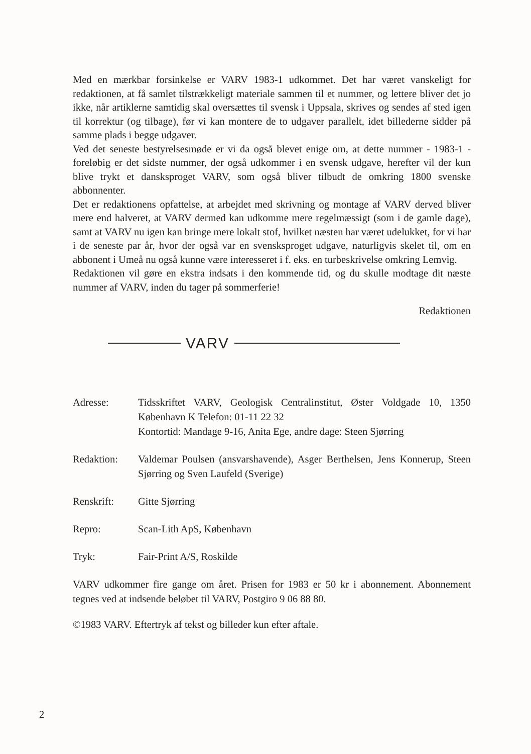Med en mærkbar forsinkelse er VARV 1983-1 udkommet. Det har været vanskeligt for redaktionen, at få samlet tilstrækkeligt materiale sammen til et nummer, og lettere bliver det jo ikke, når artiklerne samtidig skal oversættes til svensk i Uppsala, skrives og sendes af sted igen til korrektur (og tilbage), før vi kan montere de to udgaver parallelt, idet billederne sidder på samme plads i begge udgaver.
Ved det seneste bestyrelsesmøde er vi da også blevet enige om, at dette nummer - 1983-1 - foreløbig er det sidste nummer, der også udkommer i en svensk udgave, herefter vil der kun blive trykt et dansksproget VARV, som også bliver tilbudt de omkring 1800 svenske abbonnenter.
Det er redaktionens opfattelse, at arbejdet med skrivning og montage af VARV derved bliver mere end halveret, at VARV dermed kan udkomme mere regelmæssigt (som i de gamle dage), samt at VARV nu igen kan bringe mere lokalt stof, hvilket næsten har været udelukket, for vi har i de seneste par år, hvor der også var en svensksproget udgave, naturligvis skelet til, om en abbonent i Umeå nu også kunne være interesseret i f. eks. en turbeskrivelse omkring Lemvig.
Redaktionen vil gøre en ekstra indsats i den kommende tid, og du skulle modtage dit næste nummer af VARV, inden du tager på sommerferie!
Redaktionen
VARV
| Adresse: | Tidsskriftet VARV, Geologisk Centralinstitut, Øster Voldgade 10, 1350 København K Telefon: 01-11 22 32 Kontortid: Mandage 9-16, Anita Ege, andre dage: Steen Sjørring |
| Redaktion: | Valdemar Poulsen (ansvarshavende), Asger Berthelsen, Jens Konnerup, Steen Sjørring og Sven Laufeld (Sverige) |
| Renskrift: | Gitte Sjørring |
| Repro: | Scan-Lith ApS, København |
| Tryk: | Fair-Print A/S, Roskilde |
VARV udkommer fire gange om året. Prisen for 1983 er 50 kr i abonnement. Abonnement tegnes ved at indsende beløbet til VARV, Postgiro 9 06 88 80.
©1983 VARV. Eftertryk af tekst og billeder kun efter aftale.
2